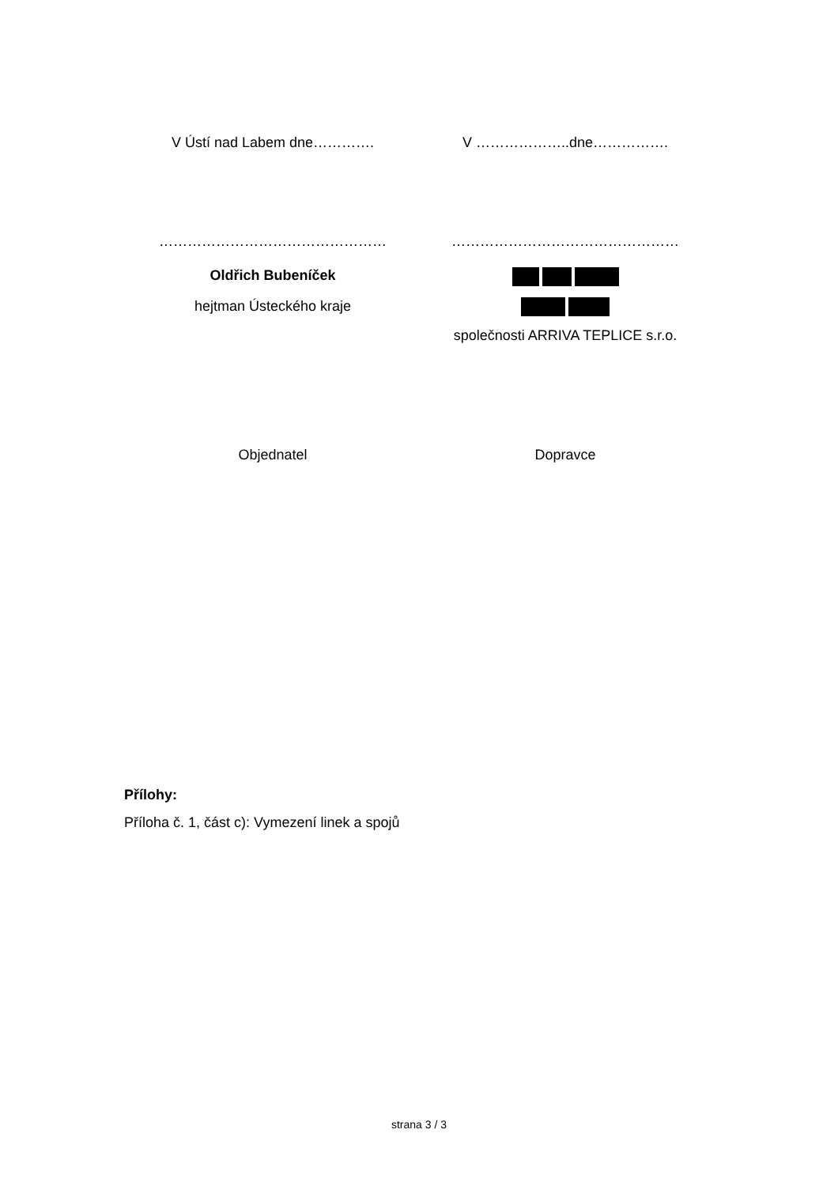V Ústí nad Labem dne…………. V ………………..dne…………….
………………………………………… …………………………………………
Oldřich Bubeníček
hejtman Ústeckého kraje
společnosti ARRIVA TEPLICE s.r.o.
Objednatel Dopravce
Přílohy:
Příloha č. 1, část c): Vymezení linek a spojů
strana 3 / 3